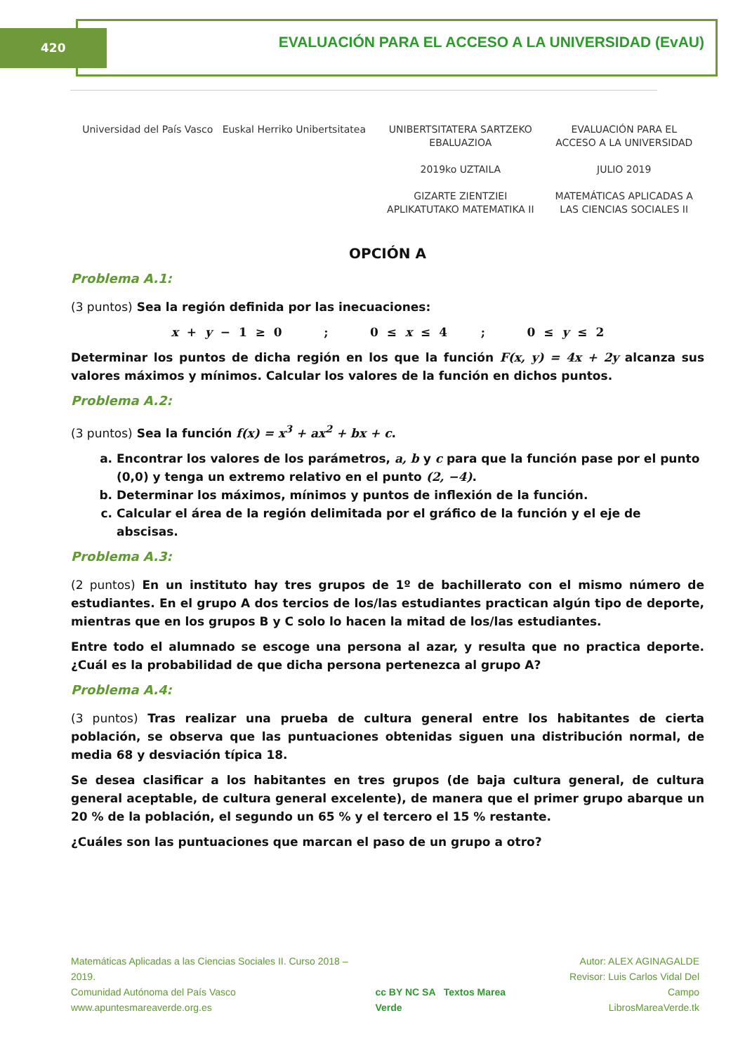420
EVALUACIÓN PARA EL ACCESO A LA UNIVERSIDAD (EvAU)
Universidad del País Vasco Euskal Herriko Unibertsitatea
UNIBERTSITATERA SARTZEKO
EBALUAZIOA
2019ko UZTAILA
GIZARTE ZIENTZIEI
APLIKATUTAKO MATEMATIKA II
EVALUACIÓN PARA EL
ACCESO A LA UNIVERSIDAD
JULIO 2019
MATEMÁTICAS APLICADAS A
LAS CIENCIAS SOCIALES II
OPCIÓN A
Problema A.1:
(3 puntos) Sea la región definida por las inecuaciones:
x + y − 1 ≥ 0 ; 0 ≤ x ≤ 4 ; 0 ≤ y ≤ 2
Determinar los puntos de dicha región en los que la función F(x, y) = 4x + 2y alcanza sus valores máximos y mínimos. Calcular los valores de la función en dichos puntos.
Problema A.2:
(3 puntos) Sea la función f(x) = x<sup>3</sup> + ax<sup>2</sup> + bx + c.
a. Encontrar los valores de los parámetros, a, b y c para que la función pase por el punto (0,0) y tenga un extremo relativo en el punto (2, −4).
b. Determinar los máximos, mínimos y puntos de inflexión de la función.
c. Calcular el área de la región delimitada por el gráfico de la función y el eje de abscisas.
Problema A.3:
(2 puntos) En un instituto hay tres grupos de 1º de bachillerato con el mismo número de estudiantes. En el grupo A dos tercios de los/las estudiantes practican algún tipo de deporte, mientras que en los grupos B y C solo lo hacen la mitad de los/las estudiantes.
Entre todo el alumnado se escoge una persona al azar, y resulta que no practica deporte. ¿Cuál es la probabilidad de que dicha persona pertenezca al grupo A?
Problema A.4:
(3 puntos) Tras realizar una prueba de cultura general entre los habitantes de cierta población, se observa que las puntuaciones obtenidas siguen una distribución normal, de media 68 y desviación típica 18.
Se desea clasificar a los habitantes en tres grupos (de baja cultura general, de cultura general aceptable, de cultura general excelente), de manera que el primer grupo abarque un 20 % de la población, el segundo un 65 % y el tercero el 15 % restante.
¿Cuáles son las puntuaciones que marcan el paso de un grupo a otro?
Matemáticas Aplicadas a las Ciencias Sociales II. Curso 2018 – 2019.
Comunidad Autónoma del País Vasco
www.apuntesmareaverde.org.es
cc BY NC SA Textos Marea Verde
Autor: ALEX AGINAGALDE
Revisor: Luis Carlos Vidal Del Campo
LibrosMareaVerde.tk